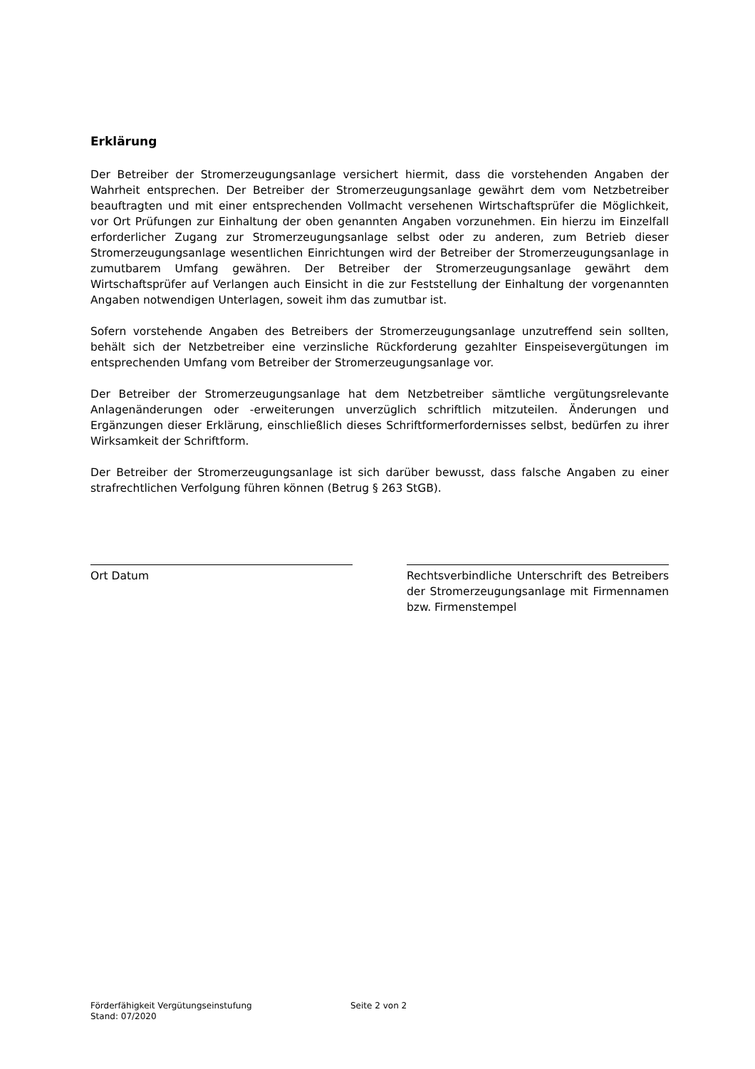Erklärung
Der Betreiber der Stromerzeugungsanlage versichert hiermit, dass die vorstehenden Angaben der Wahrheit entsprechen. Der Betreiber der Stromerzeugungsanlage gewährt dem vom Netzbetreiber beauftragten und mit einer entsprechenden Vollmacht versehenen Wirtschaftsprüfer die Möglichkeit, vor Ort Prüfungen zur Einhaltung der oben genannten Angaben vorzunehmen. Ein hierzu im Einzelfall erforderlicher Zugang zur Stromerzeugungsanlage selbst oder zu anderen, zum Betrieb dieser Stromerzeugungsanlage wesentlichen Einrichtungen wird der Betreiber der Stromerzeugungsanlage in zumutbarem Umfang gewähren. Der Betreiber der Stromerzeugungsanlage gewährt dem Wirtschaftsprüfer auf Verlangen auch Einsicht in die zur Feststellung der Einhaltung der vorgenannten Angaben notwendigen Unterlagen, soweit ihm das zumutbar ist.
Sofern vorstehende Angaben des Betreibers der Stromerzeugungsanlage unzutreffend sein sollten, behält sich der Netzbetreiber eine verzinsliche Rückforderung gezahlter Einspeisevergütungen im entsprechenden Umfang vom Betreiber der Stromerzeugungsanlage vor.
Der Betreiber der Stromerzeugungsanlage hat dem Netzbetreiber sämtliche vergütungsrelevante Anlagenänderungen oder -erweiterungen unverzüglich schriftlich mitzuteilen. Änderungen und Ergänzungen dieser Erklärung, einschließlich dieses Schriftformerfordernisses selbst, bedürfen zu ihrer Wirksamkeit der Schriftform.
Der Betreiber der Stromerzeugungsanlage ist sich darüber bewusst, dass falsche Angaben zu einer strafrechtlichen Verfolgung führen können (Betrug § 263 StGB).
Ort Datum Rechtsverbindliche Unterschrift des Betreibers der Stromerzeugungsanlage mit Firmennamen bzw. Firmenstempel
Förderfähigkeit Vergütungseinstufung
Stand: 07/2020
Seite 2 von 2